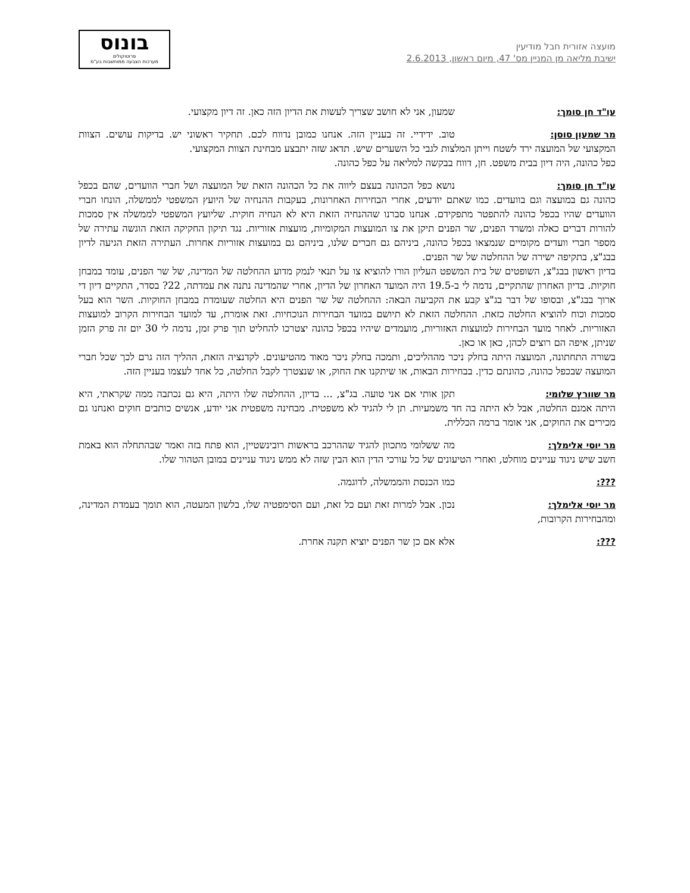מועצה אזורית חבל מודיעין
ישיבת מליאה מן המניין מס' 47, מיום ראשון, 2.6.2013
בונוס
פרוטוקולים
מערכות הצבעה ממוחשבות בע"מ
עו"ד חן סומך: שמעון, אני לא חושב שצריך לעשות את הדיון הזה כאן. זה דיון מקצועי.
מר שמעון סוסן: טוב. ידידיי. זה בעניין הזה. אנחנו כמובן נדווח לכם. תחקיר ראשוני יש. בדיקות עושים. הצוות המקצועי של המועצה ירד לשטח וייתן המלצות לגבי כל השערים שיש. תדאג שזה יתבצע מבחינת הצוות המקצועי.
כפל כהונה, היה דיון בבית משפט. חן, דווח בבקשה למליאה על כפל כהונה.
עו"ד חן סומך: נושא כפל הכהונה בעצם ליווה את כל הכהונה הזאת של המועצה ושל חברי הוועדים, שהם בכפל כהונה גם במועצה וגם בוועדים. כמו שאתם יודעים, אחרי הבחירות האחרונות, בעקבות ההנחיה של היועץ המשפטי לממשלה, הונחו חברי הוועדים שהיו בכפל כהונה להתפטר מתפקידם. אנחנו סברנו שההנחיה הזאת היא לא הנחיה חוקית. שליועץ המשפטי לממשלה אין סמכות להורות דברים כאלה ומשרד הפנים, שר הפנים תיקן את צו המועצות המקומיות, מועצות אזוריות. נגד תיקון החקיקה הזאת הוגשה עתירה של מספר חברי וועדים מקומיים שנמצאו בכפל כהונה, ביניהם גם חברים שלנו, ביניהם גם במועצות אזוריות אחרות. העתירה הזאת הגיעה לדיון בבג"צ, בתקיפה ישירה של ההחלטה של שר הפנים.
בדיון ראשון בבג"צ, השופטים של בית המשפט העליון הורו להוציא צו על תנאי לנמק מדוע ההחלטה של המדינה, של שר הפנים, עומד במבחן חוקיות. בדיון האחרון שהתקיים, נדמה לי ב-19.5 היה המועד האחרון של הדיון, אחרי שהמדינה נתנה את עמדתה, 22? בסדר, התקיים דיון די ארוך בבג"צ, ובסופו של דבר בג"צ קבע את הקביעה הבאה: ההחלטה של שר הפנים היא החלטה שעומדת במבחן החוקיות. השר הוא בעל סמכות וכוח להוציא החלטה כזאת. ההחלטה הזאת לא תיושם במועד הבחירות הנוכחיות. זאת אומרת, עד למועד הבחירות הקרוב למועצות האזוריות. לאחר מועד הבחירות למועצות האזוריות, מועמדים שיהיו בכפל כהונה יצטרכו להחליט תוך פרק זמן, נדמה לי 30 יום זה פרק הזמן שניתן, איפה הם רוצים לכהן, כאן או כאן.
בשורה התחתונה, המועצה היתה בחלק ניכר מההליכים, ותמכה בחלק ניכר מאוד מהטיעונים. לקדנציה הזאת, ההליך הזה גרם לכך שכל חברי המועצה שבכפל כהונה, כהונתם כדין. בבחירות הבאות, או שיתקנו את החוק, או שנצטרך לקבל החלטה, כל אחד לעצמו בעניין הזה.
מר שוורץ שלומי: תקן אותי אם אני טועה. בג"צ, ... בדיון, ההחלטה שלו היתה, היא גם נכתבה ממה שקראתי, היא היתה אמנם החלטה, אבל לא היתה בה חד משמעיות. תן לי להגיד לא משפטית. מבחינה משפטית אני יודע, אנשים כותבים חוקים ואנחנו גם מכירים את החוקים, אני אומר ברמה הכללית.
מר יוסי אלימלך: מה ששלומי מתכוון להגיד שההרכב בראשות רובינשטיין, הוא פתח בזה ואמר שבהתחלה הוא באמת חשב שיש ניגוד עניינים מוחלט, ואחרי הטיעונים של כל עורכי הדין הוא הבין שזה לא ממש ניגוד עניינים במובן הטהור שלו.
???: כמו הכנסת והממשלה, לדוגמה.
מר יוסי אלימלך: נכון. אבל למרות זאת ועם כל זאת, ועם הסימפטיה שלו, בלשון המעטה, הוא תומך בעמדת המדינה, ומהבחירות הקרובות,
???: אלא אם כן שר הפנים יוציא תקנה אחרת.